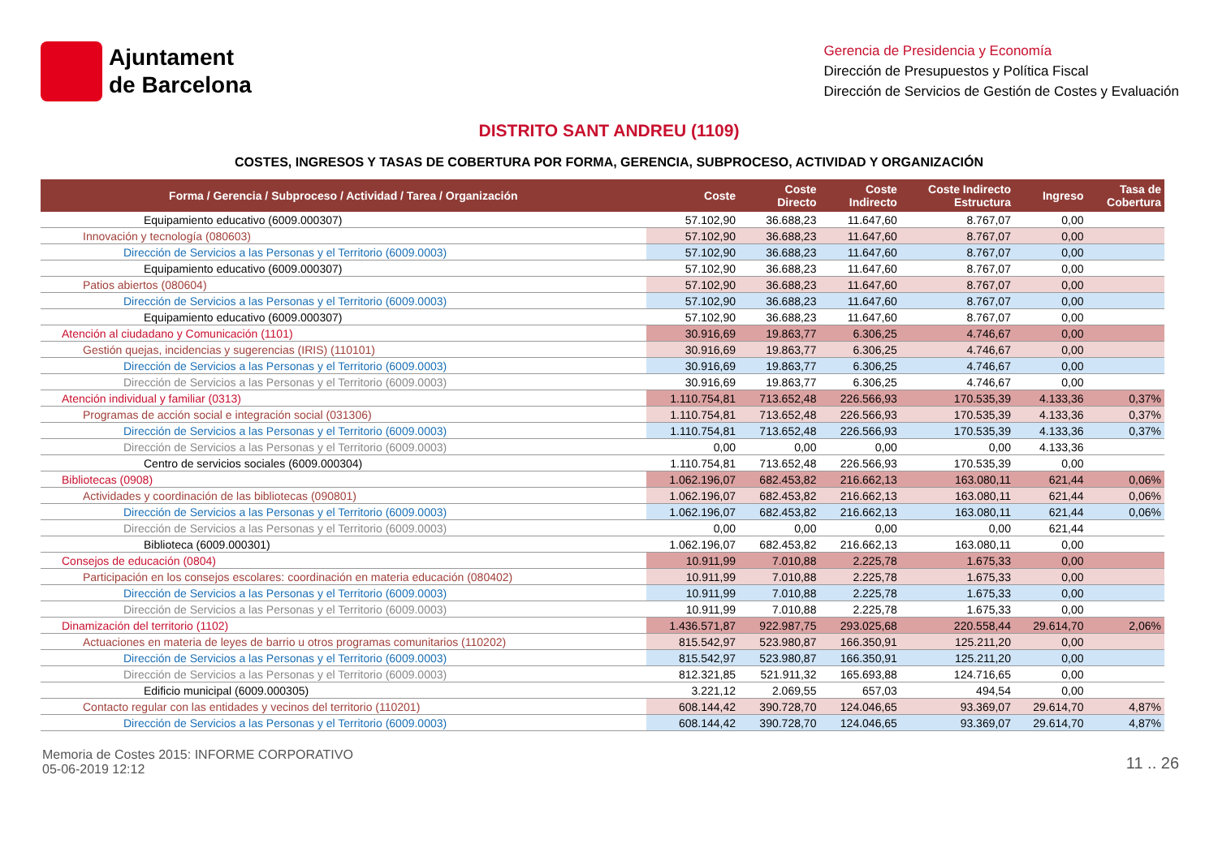Ajuntament
de Barcelona
Gerencia de Presidencia y Economía
Dirección de Presupuestos y Política Fiscal
Dirección de Servicios de Gestión de Costes y Evaluación
DISTRITO SANT ANDREU (1109)
COSTES, INGRESOS Y TASAS DE COBERTURA POR FORMA, GERENCIA, SUBPROCESO, ACTIVIDAD Y ORGANIZACIÓN
| Forma / Gerencia / Subproceso / Actividad / Tarea / Organización | Coste | Coste Directo | Coste Indirecto | Coste Indirecto Estructura | Ingreso | Tasa de Cobertura |
| --- | --- | --- | --- | --- | --- | --- |
| Equipamiento educativo (6009.000307) | 57.102,90 | 36.688,23 | 11.647,60 | 8.767,07 | 0,00 | |
| Innovación y tecnología (080603) | 57.102,90 | 36.688,23 | 11.647,60 | 8.767,07 | 0,00 | |
| Dirección de Servicios a las Personas y el Territorio (6009.0003) | 57.102,90 | 36.688,23 | 11.647,60 | 8.767,07 | 0,00 | |
| Equipamiento educativo (6009.000307) | 57.102,90 | 36.688,23 | 11.647,60 | 8.767,07 | 0,00 | |
| Patios abiertos (080604) | 57.102,90 | 36.688,23 | 11.647,60 | 8.767,07 | 0,00 | |
| Dirección de Servicios a las Personas y el Territorio (6009.0003) | 57.102,90 | 36.688,23 | 11.647,60 | 8.767,07 | 0,00 | |
| Equipamiento educativo (6009.000307) | 57.102,90 | 36.688,23 | 11.647,60 | 8.767,07 | 0,00 | |
| Atención al ciudadano y Comunicación (1101) | 30.916,69 | 19.863,77 | 6.306,25 | 4.746,67 | 0,00 | |
| Gestión quejas, incidencias y sugerencias (IRIS) (110101) | 30.916,69 | 19.863,77 | 6.306,25 | 4.746,67 | 0,00 | |
| Dirección de Servicios a las Personas y el Territorio (6009.0003) | 30.916,69 | 19.863,77 | 6.306,25 | 4.746,67 | 0,00 | |
| Dirección de Servicios a las Personas y el Territorio (6009.0003) | 30.916,69 | 19.863,77 | 6.306,25 | 4.746,67 | 0,00 | |
| Atención individual y familiar (0313) | 1.110.754,81 | 713.652,48 | 226.566,93 | 170.535,39 | 4.133,36 | 0,37% |
| Programas de acción social e integración social (031306) | 1.110.754,81 | 713.652,48 | 226.566,93 | 170.535,39 | 4.133,36 | 0,37% |
| Dirección de Servicios a las Personas y el Territorio (6009.0003) | 1.110.754,81 | 713.652,48 | 226.566,93 | 170.535,39 | 4.133,36 | 0,37% |
| Dirección de Servicios a las Personas y el Territorio (6009.0003) | 0,00 | 0,00 | 0,00 | 0,00 | 4.133,36 | |
| Centro de servicios sociales (6009.000304) | 1.110.754,81 | 713.652,48 | 226.566,93 | 170.535,39 | 0,00 | |
| Bibliotecas (0908) | 1.062.196,07 | 682.453,82 | 216.662,13 | 163.080,11 | 621,44 | 0,06% |
| Actividades y coordinación de las bibliotecas (090801) | 1.062.196,07 | 682.453,82 | 216.662,13 | 163.080,11 | 621,44 | 0,06% |
| Dirección de Servicios a las Personas y el Territorio (6009.0003) | 1.062.196,07 | 682.453,82 | 216.662,13 | 163.080,11 | 621,44 | 0,06% |
| Dirección de Servicios a las Personas y el Territorio (6009.0003) | 0,00 | 0,00 | 0,00 | 0,00 | 621,44 | |
| Biblioteca (6009.000301) | 1.062.196,07 | 682.453,82 | 216.662,13 | 163.080,11 | 0,00 | |
| Consejos de educación (0804) | 10.911,99 | 7.010,88 | 2.225,78 | 1.675,33 | 0,00 | |
| Participación en los consejos escolares: coordinación en materia educación (080402) | 10.911,99 | 7.010,88 | 2.225,78 | 1.675,33 | 0,00 | |
| Dirección de Servicios a las Personas y el Territorio (6009.0003) | 10.911,99 | 7.010,88 | 2.225,78 | 1.675,33 | 0,00 | |
| Dirección de Servicios a las Personas y el Territorio (6009.0003) | 10.911,99 | 7.010,88 | 2.225,78 | 1.675,33 | 0,00 | |
| Dinamización del territorio (1102) | 1.436.571,87 | 922.987,75 | 293.025,68 | 220.558,44 | 29.614,70 | 2,06% |
| Actuaciones en materia de leyes de barrio u otros programas comunitarios (110202) | 815.542,97 | 523.980,87 | 166.350,91 | 125.211,20 | 0,00 | |
| Dirección de Servicios a las Personas y el Territorio (6009.0003) | 815.542,97 | 523.980,87 | 166.350,91 | 125.211,20 | 0,00 | |
| Dirección de Servicios a las Personas y el Territorio (6009.0003) | 812.321,85 | 521.911,32 | 165.693,88 | 124.716,65 | 0,00 | |
| Edificio municipal (6009.000305) | 3.221,12 | 2.069,55 | 657,03 | 494,54 | 0,00 | |
| Contacto regular con las entidades y vecinos del territorio (110201) | 608.144,42 | 390.728,70 | 124.046,65 | 93.369,07 | 29.614,70 | 4,87% |
| Dirección de Servicios a las Personas y el Territorio (6009.0003) | 608.144,42 | 390.728,70 | 124.046,65 | 93.369,07 | 29.614,70 | 4,87% |
Memoria de Costes 2015: INFORME CORPORATIVO
05-06-2019 12:12
11 .. 26